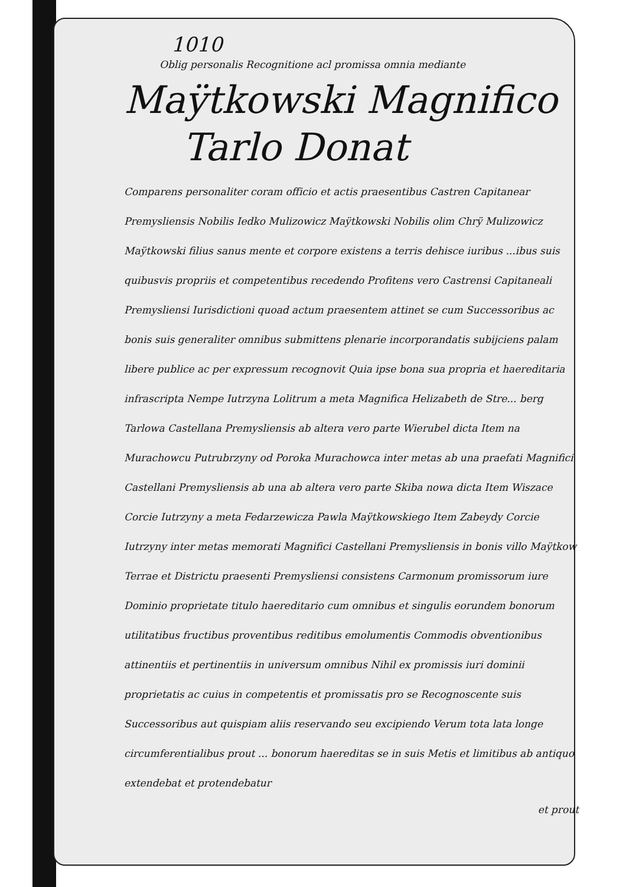1010
Oblig personalis Recognitione acl promissa omnia mediante
Maÿtkowski Magnifico
Tarlo Donat
Comparens personaliter coram officio et actis praesentibus Castren Capitanear Premysliensis Nobilis Iedko Mulizowicz Maÿtkowski Nobilis olim Chrÿ Mulizowicz Maÿtkowski filius sanus mente et corpore existens a terris dehisce iuribus ...ibus suis quibusvis propriis et competentibus recedendo Profitens vero Castrensi Capitaneali Premysliensi Iurisdictioni quoad actum praesentem attinet se cum Successoribus ac bonis suis generaliter omnibus submittens plenarie incorporandatis subijciens palam libere publice ac per expressum recognovit Quia ipse bona sua propria et haereditaria infrascripta Nempe Iutrzyna Lolitrum a meta Magnifica Helizabeth de Stre... berg Tarlowa Castellana Premysliensis ab altera vero parte Wierubel dicta Item na Murachowcu Putrubrzyny od Poroka Murachowca inter metas ab una praefati Magnifici Castellani Premysliensis ab una ab altera vero parte Skiba nowa dicta Item Wiszace Corcie Iutrzyny a meta Fedarzewicza Pawla Maÿtkowskiego Item Zabeydy Corcie Iutrzyny inter metas memorati Magnifici Castellani Premysliensis in bonis villo Maÿtkow Terrae et Districtu praesenti Premysliensi consistens Carmonum promissorum iure Dominio proprietate titulo haereditario cum omnibus et singulis eorundem bonorum utilitatibus fructibus proventibus reditibus emolumentis Commodis obventionibus attinentiis et pertinentiis in universum omnibus Nihil ex promissis iuri dominii proprietatis ac cuius in competentis et promissatis pro se Recognoscente suis Successoribus aut quispiam aliis reservando seu excipiendo Verum tota lata longe circumferentialibus prout ... bonorum haereditas se in suis Metis et limitibus ab antiquo extendebat et protendebatur
et prout